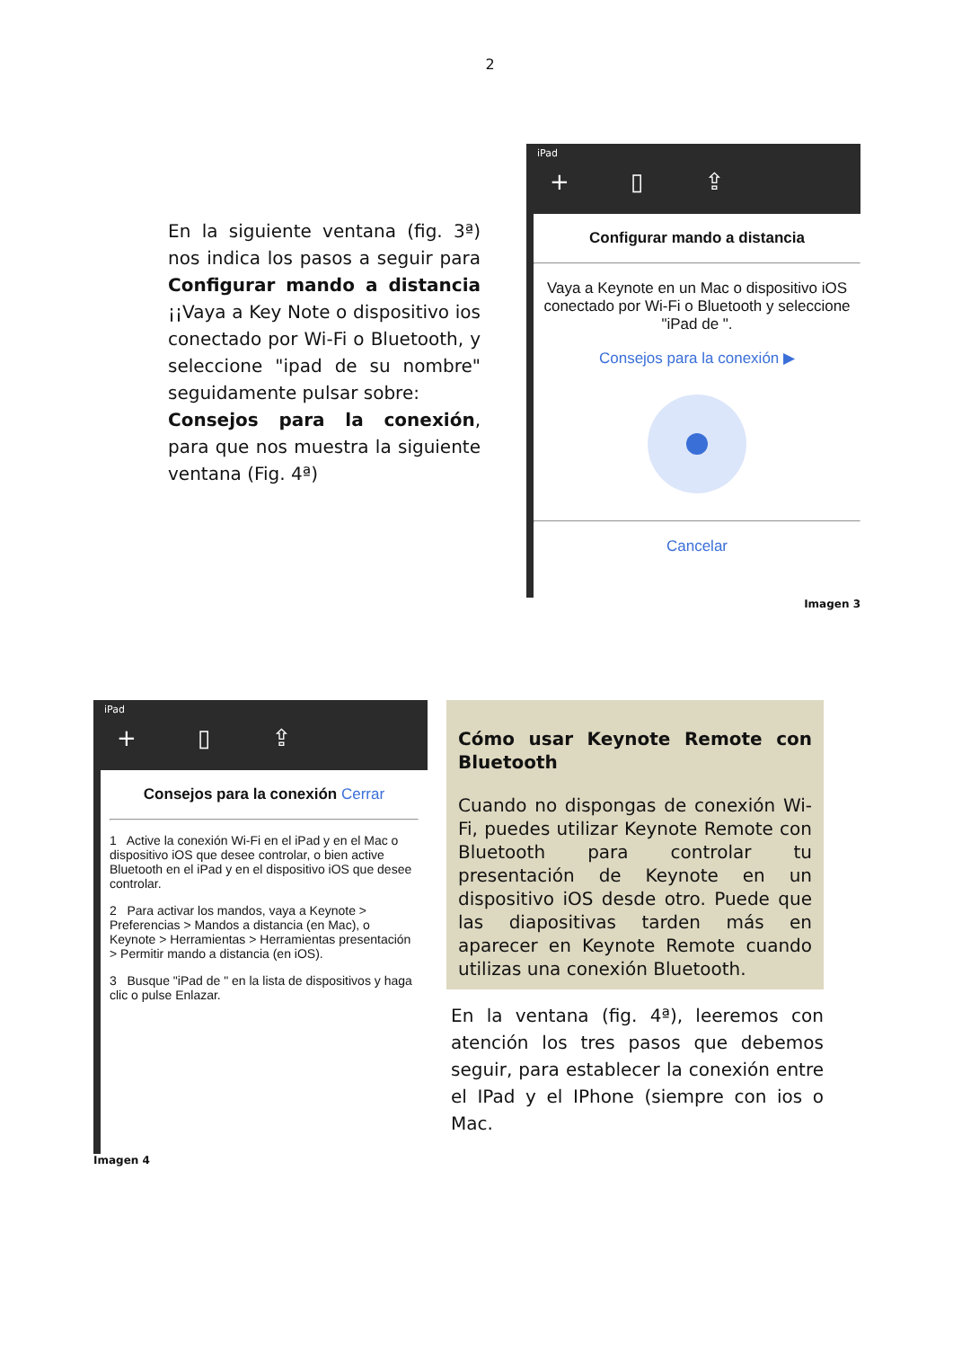2
En la siguiente ventana (fig. 3ª) nos indica los pasos a seguir para Configurar mando a distancia ¡¡Vaya a Key Note o dispositivo ios conectado por Wi-Fi o Bluetooth, y seleccione "ipad de su nombre" seguidamente pulsar sobre:
Consejos para la conexión, para que nos muestra la siguiente ventana (Fig. 4ª)
iPad
+ ▯ ⇪
Configurar mando a distancia
Vaya a Keynote en un Mac o dispositivo iOS conectado por Wi-Fi o Bluetooth y seleccione "iPad de ".
Consejos para la conexión ▶
Cancelar
Imagen 3
iPad
+ ▯ ⇪
Consejos para la conexión Cerrar
1 Active la conexión Wi-Fi en el iPad y en el Mac o dispositivo iOS que desee controlar, o bien active Bluetooth en el iPad y en el dispositivo iOS que desee controlar.
2 Para activar los mandos, vaya a Keynote > Preferencias > Mandos a distancia (en Mac), o Keynote > Herramientas > Herramientas presentación > Permitir mando a distancia (en iOS).
3 Busque "iPad de " en la lista de dispositivos y haga clic o pulse Enlazar.
Imagen 4
Cómo usar Keynote Remote con Bluetooth
Cuando no dispongas de conexión Wi-Fi, puedes utilizar Keynote Remote con Bluetooth para controlar tu presentación de Keynote en un dispositivo iOS desde otro. Puede que las diapositivas tarden más en aparecer en Keynote Remote cuando utilizas una conexión Bluetooth.
En la ventana (fig. 4ª), leeremos con atención los tres pasos que debemos seguir, para establecer la conexión entre el IPad y el IPhone (siempre con ios o Mac.